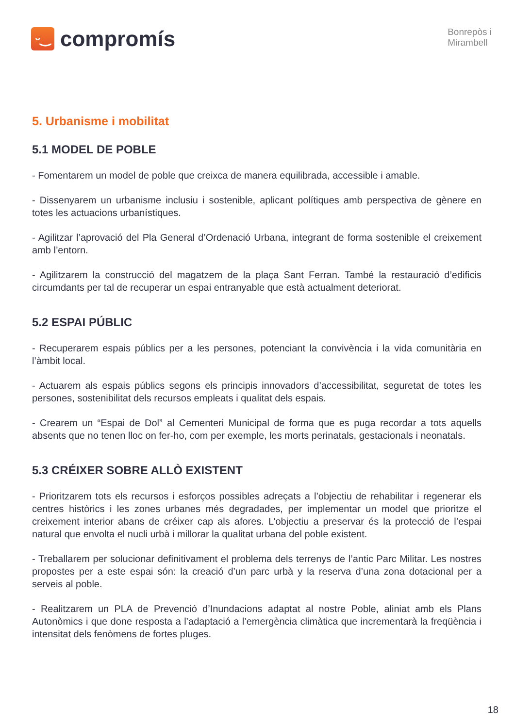ᵕ‿
compromís
Bonrepòs i
Mirambell
5. Urbanisme i mobilitat
5.1 MODEL DE POBLE
- Fomentarem un model de poble que creixca de manera equilibrada, accessible i amable.
- Dissenyarem un urbanisme inclusiu i sostenible, aplicant polítiques amb perspectiva de gènere en totes les actuacions urbanístiques.
- Agilitzar l’aprovació del Pla General d’Ordenació Urbana, integrant de forma sostenible el creixement amb l’entorn.
- Agilitzarem la construcció del magatzem de la plaça Sant Ferran. També la restauració d’edificis circumdants per tal de recuperar un espai entranyable que està actualment deteriorat.
5.2 ESPAI PÚBLIC
- Recuperarem espais públics per a les persones, potenciant la convivència i la vida comunitària en l’àmbit local.
- Actuarem als espais públics segons els principis innovadors d’accessibilitat, seguretat de totes les persones, sostenibilitat dels recursos empleats i qualitat dels espais.
- Crearem un “Espai de Dol” al Cementeri Municipal de forma que es puga recordar a tots aquells absents que no tenen lloc on fer-ho, com per exemple, les morts perinatals, gestacionals i neonatals.
5.3 CRÉIXER SOBRE ALLÒ EXISTENT
- Prioritzarem tots els recursos i esforços possibles adreçats a l’objectiu de rehabilitar i regenerar els centres històrics i les zones urbanes més degradades, per implementar un model que prioritze el creixement interior abans de créixer cap als afores. L’objectiu a preservar és la protecció de l’espai natural que envolta el nucli urbà i millorar la qualitat urbana del poble existent.
- Treballarem per solucionar definitivament el problema dels terrenys de l’antic Parc Militar. Les nostres propostes per a este espai són: la creació d’un parc urbà y la reserva d’una zona dotacional per a serveis al poble.
- Realitzarem un PLA de Prevenció d’Inundacions adaptat al nostre Poble, aliniat amb els Plans Autonòmics i que done resposta a l’adaptació a l’emergència climàtica que incrementarà la freqüència i intensitat dels fenòmens de fortes pluges.
18